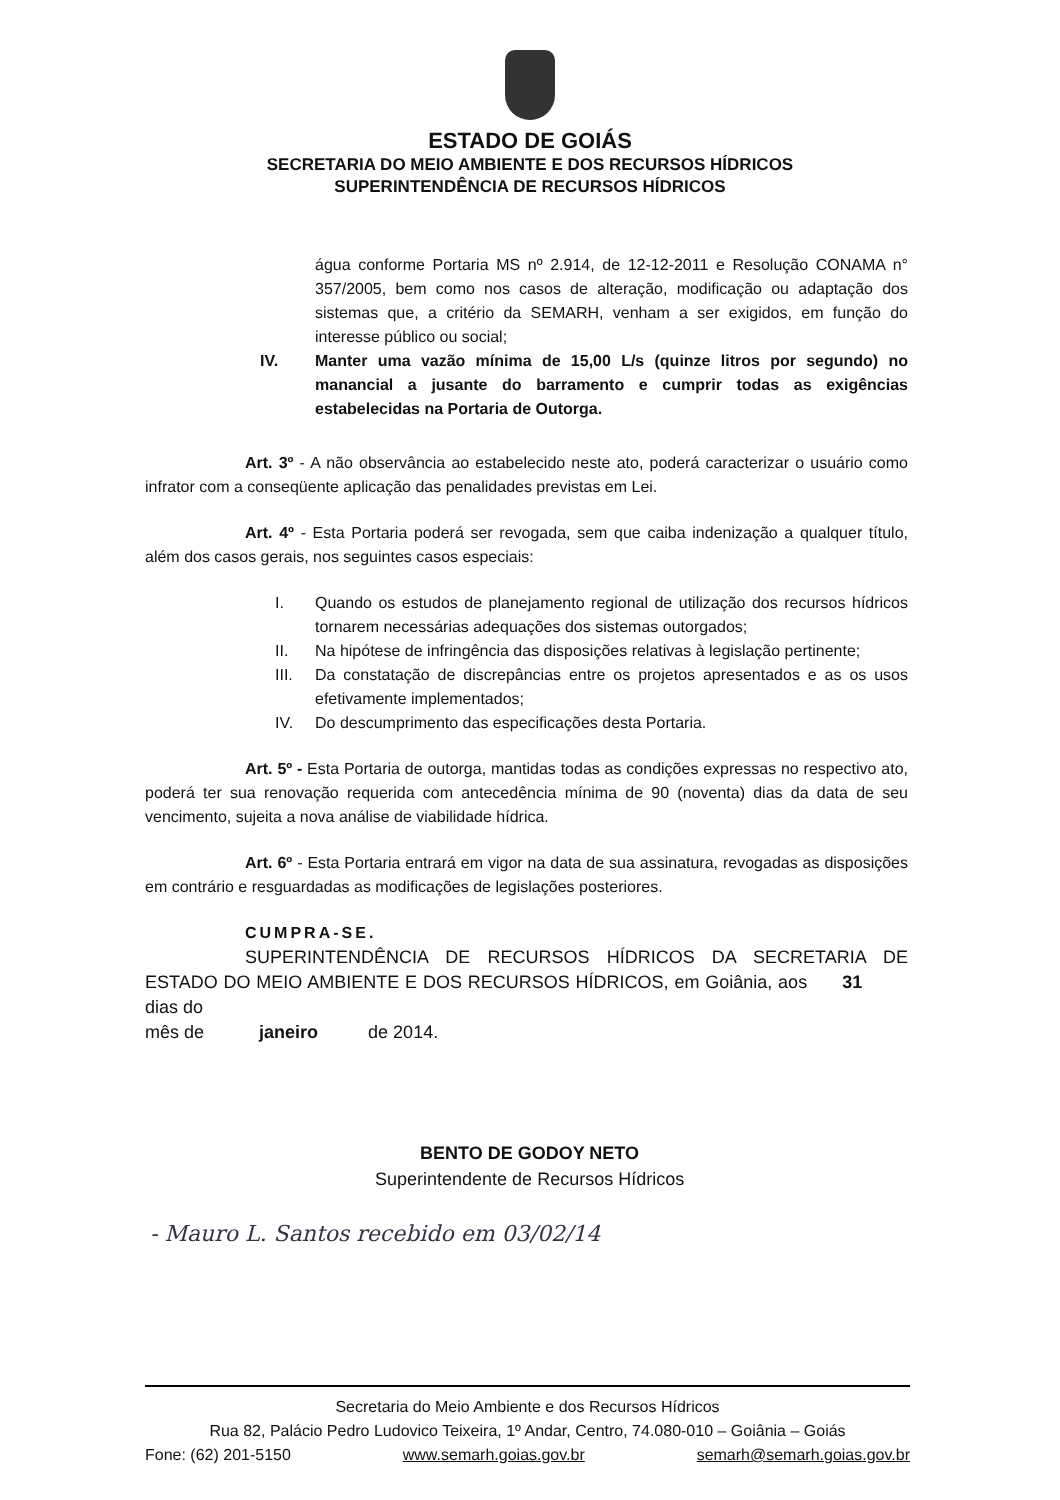ESTADO DE GOIÁS
SECRETARIA DO MEIO AMBIENTE E DOS RECURSOS HÍDRICOS
SUPERINTENDÊNCIA DE RECURSOS HÍDRICOS
água conforme Portaria MS nº 2.914, de 12-12-2011 e Resolução CONAMA n° 357/2005, bem como nos casos de alteração, modificação ou adaptação dos sistemas que, a critério da SEMARH, venham a ser exigidos, em função do interesse público ou social;
IV. Manter uma vazão mínima de 15,00 L/s (quinze litros por segundo) no manancial a jusante do barramento e cumprir todas as exigências estabelecidas na Portaria de Outorga.
Art. 3º - A não observância ao estabelecido neste ato, poderá caracterizar o usuário como infrator com a conseqüente aplicação das penalidades previstas em Lei.
Art. 4º - Esta Portaria poderá ser revogada, sem que caiba indenização a qualquer título, além dos casos gerais, nos seguintes casos especiais:
I. Quando os estudos de planejamento regional de utilização dos recursos hídricos tornarem necessárias adequações dos sistemas outorgados;
II. Na hipótese de infringência das disposições relativas à legislação pertinente;
III. Da constatação de discrepâncias entre os projetos apresentados e as os usos efetivamente implementados;
IV. Do descumprimento das especificações desta Portaria.
Art. 5º - Esta Portaria de outorga, mantidas todas as condições expressas no respectivo ato, poderá ter sua renovação requerida com antecedência mínima de 90 (noventa) dias da data de seu vencimento, sujeita a nova análise de viabilidade hídrica.
Art. 6º - Esta Portaria entrará em vigor na data de sua assinatura, revogadas as disposições em contrário e resguardadas as modificações de legislações posteriores.
CUMPRA-SE.
SUPERINTENDÊNCIA DE RECURSOS HÍDRICOS DA SECRETARIA DE ESTADO DO MEIO AMBIENTE E DOS RECURSOS HÍDRICOS, em Goiânia, aos 31 dias do
mês de janeiro de 2014.
BENTO DE GODOY NETO
Superintendente de Recursos Hídricos
- Mauro L. Santos recebido em 03/02/14
Secretaria do Meio Ambiente e dos Recursos Hídricos
Rua 82, Palácio Pedro Ludovico Teixeira, 1º Andar, Centro, 74.080-010 – Goiânia – Goiás
Fone: (62) 201-5150 www.semarh.goias.gov.br semarh@semarh.goias.gov.br